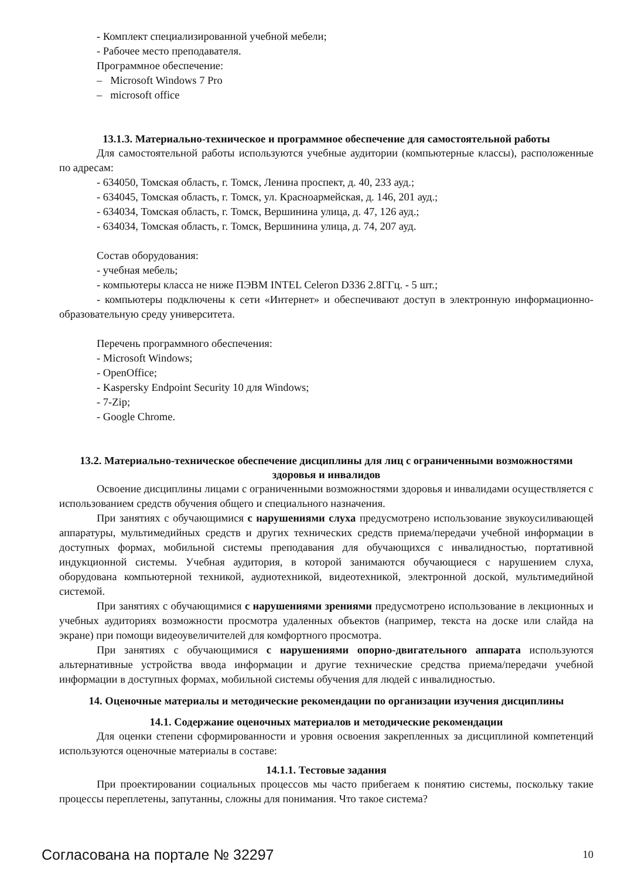- Комплект специализированной учебной мебели;
- Рабочее место преподавателя.
Программное обеспечение:
– Microsoft Windows 7 Pro
– microsoft office
13.1.3. Материально-техническое и программное обеспечение для самостоятельной работы
Для самостоятельной работы используются учебные аудитории (компьютерные классы), расположенные по адресам:
- 634050, Томская область, г. Томск, Ленина проспект, д. 40, 233 ауд.;
- 634045, Томская область, г. Томск, ул. Красноармейская, д. 146, 201 ауд.;
- 634034, Томская область, г. Томск, Вершинина улица, д. 47, 126 ауд.;
- 634034, Томская область, г. Томск, Вершинина улица, д. 74, 207 ауд.
Состав оборудования:
- учебная мебель;
- компьютеры класса не ниже ПЭВМ INTEL Celeron D336 2.8ГГц. - 5 шт.;
- компьютеры подключены к сети «Интернет» и обеспечивают доступ в электронную информационно-образовательную среду университета.
Перечень программного обеспечения:
- Microsoft Windows;
- OpenOffice;
- Kaspersky Endpoint Security 10 для Windows;
- 7-Zip;
- Google Chrome.
13.2. Материально-техническое обеспечение дисциплины для лиц с ограниченными возможностями здоровья и инвалидов
Освоение дисциплины лицами с ограниченными возможностями здоровья и инвалидами осуществляется с использованием средств обучения общего и специального назначения.
При занятиях с обучающимися с нарушениями слуха предусмотрено использование звукоусиливающей аппаратуры, мультимедийных средств и других технических средств приема/передачи учебной информации в доступных формах, мобильной системы преподавания для обучающихся с инвалидностью, портативной индукционной системы. Учебная аудитория, в которой занимаются обучающиеся с нарушением слуха, оборудована компьютерной техникой, аудиотехникой, видеотехникой, электронной доской, мультимедийной системой.
При занятиях с обучающимися с нарушениями зрениями предусмотрено использование в лекционных и учебных аудиториях возможности просмотра удаленных объектов (например, текста на доске или слайда на экране) при помощи видеоувеличителей для комфортного просмотра.
При занятиях с обучающимися с нарушениями опорно-двигательного аппарата используются альтернативные устройства ввода информации и другие технические средства приема/передачи учебной информации в доступных формах, мобильной системы обучения для людей с инвалидностью.
14. Оценочные материалы и методические рекомендации по организации изучения дисциплины
14.1. Содержание оценочных материалов и методические рекомендации
Для оценки степени сформированности и уровня освоения закрепленных за дисциплиной компетенций используются оценочные материалы в составе:
14.1.1. Тестовые задания
При проектировании социальных процессов мы часто прибегаем к понятию системы, поскольку такие процессы переплетены, запутанны, сложны для понимания. Что такое система?
Согласована на портале № 32297 10